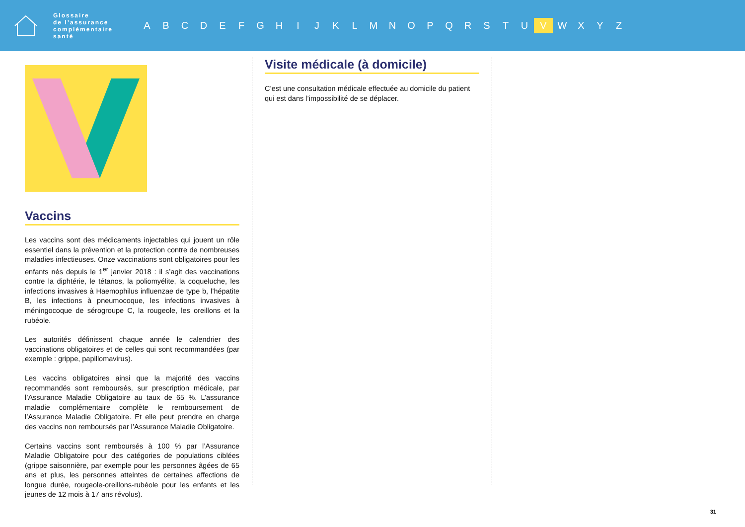Glossaire
de l’assurance
complémentaire
santé
A B C D E F G H I J K L M N O P Q R S T U V W X Y Z
Vaccins
Les vaccins sont des médicaments injectables qui jouent un rôle essentiel dans la prévention et la protection contre de nombreuses maladies infectieuses. Onze vaccinations sont obligatoires pour les enfants nés depuis le 1<sup>er</sup> janvier 2018 : il s’agit des vaccinations contre la diphtérie, le tétanos, la poliomyélite, la coqueluche, les infections invasives à Haemophilus influenzae de type b, l’hépatite B, les infections à pneumocoque, les infections invasives à méningocoque de sérogroupe C, la rougeole, les oreillons et la rubéole.
Les autorités définissent chaque année le calendrier des vaccinations obligatoires et de celles qui sont recommandées (par exemple : grippe, papillomavirus).
Les vaccins obligatoires ainsi que la majorité des vaccins recommandés sont remboursés, sur prescription médicale, par l’Assurance Maladie Obligatoire au taux de 65 %. L’assurance maladie complémentaire complète le remboursement de l’Assurance Maladie Obligatoire. Et elle peut prendre en charge des vaccins non remboursés par l’Assurance Maladie Obligatoire.
Certains vaccins sont remboursés à 100 % par l’Assurance Maladie Obligatoire pour des catégories de populations ciblées (grippe saisonnière, par exemple pour les personnes âgées de 65 ans et plus, les personnes atteintes de certaines affections de longue durée, rougeole-oreillons-rubéole pour les enfants et les jeunes de 12 mois à 17 ans révolus).
Visite médicale (à domicile)
C’est une consultation médicale effectuée au domicile du patient qui est dans l’impossibilité de se déplacer.
31